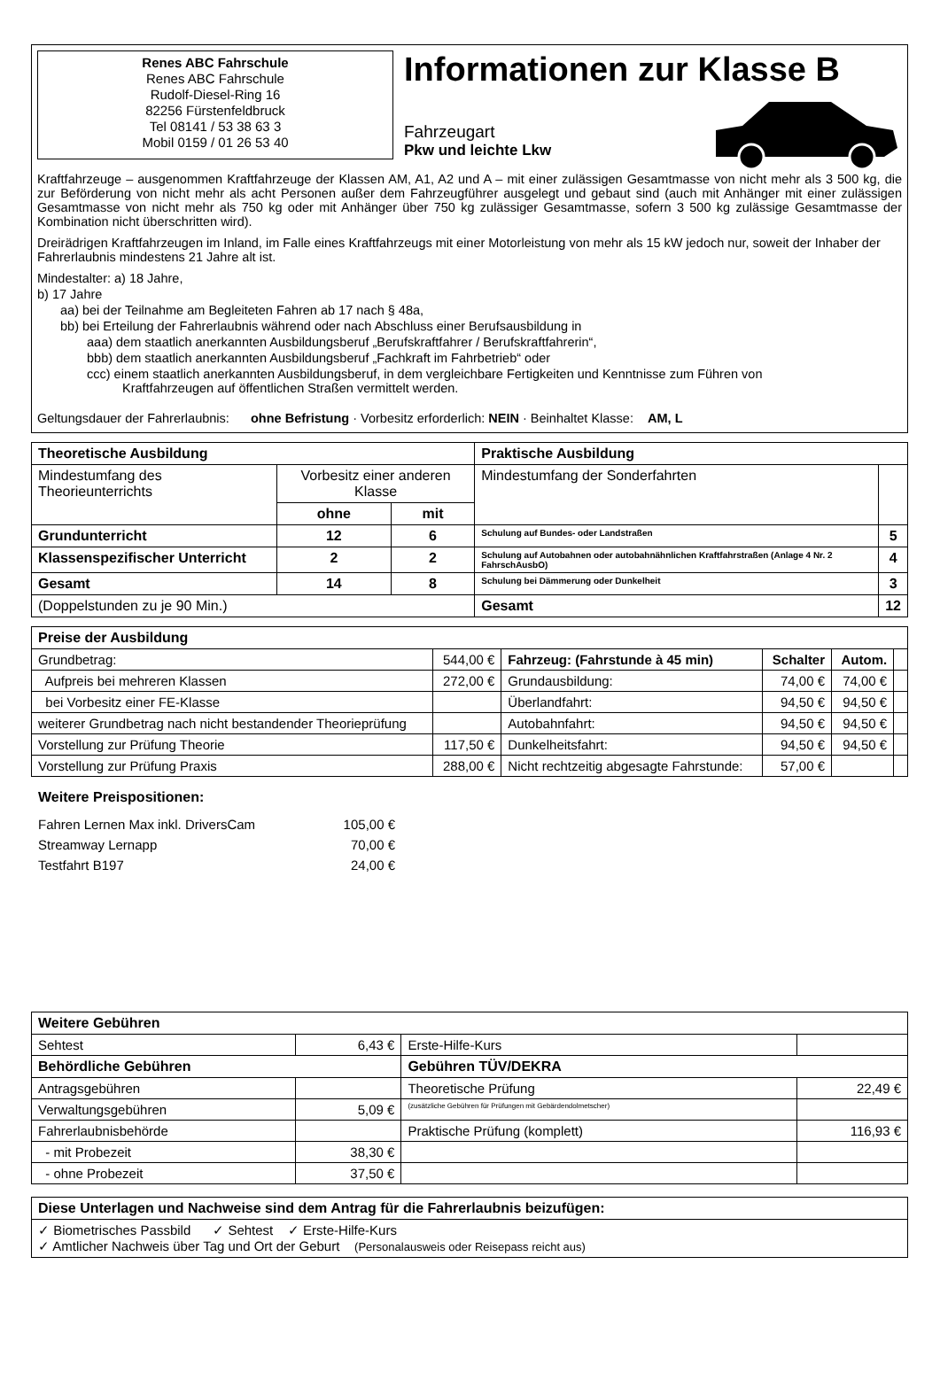Renes ABC Fahrschule
Renes ABC Fahrschule
Rudolf-Diesel-Ring 16
82256 Fürstenfeldbruck
Tel 08141 / 53 38 63 3
Mobil 0159 / 01 26 53 40
Informationen zur Klasse B
Fahrzeugart
Pkw und leichte Lkw
Kraftfahrzeuge – ausgenommen Kraftfahrzeuge der Klassen AM, A1, A2 und A – mit einer zulässigen Gesamtmasse von nicht mehr als 3 500 kg, die zur Beförderung von nicht mehr als acht Personen außer dem Fahrzeugführer ausgelegt und gebaut sind (auch mit Anhänger mit einer zulässigen Gesamtmasse von nicht mehr als 750 kg oder mit Anhänger über 750 kg zulässiger Gesamtmasse, sofern 3 500 kg zulässige Gesamtmasse der Kombination nicht überschritten wird).
Dreirädrigen Kraftfahrzeugen im Inland, im Falle eines Kraftfahrzeugs mit einer Motorleistung von mehr als 15 kW jedoch nur, soweit der Inhaber der Fahrerlaubnis mindestens 21 Jahre alt ist.
Mindestalter: a) 18 Jahre,
b) 17 Jahre
aa) bei der Teilnahme am Begleiteten Fahren ab 17 nach § 48a,
bb) bei Erteilung der Fahrerlaubnis während oder nach Abschluss einer Berufsausbildung in
aaa) dem staatlich anerkannten Ausbildungsberuf „Berufskraftfahrer / Berufskraftfahrerin“,
bbb) dem staatlich anerkannten Ausbildungsberuf „Fachkraft im Fahrbetrieb“ oder
ccc) einem staatlich anerkannten Ausbildungsberuf, in dem vergleichbare Fertigkeiten und Kenntnisse zum Führen von
Kraftfahrzeugen auf öffentlichen Straßen vermittelt werden.
Geltungsdauer der Fahrerlaubnis: ohne Befristung · Vorbesitz erforderlich: NEIN · Beinhaltet Klasse: AM, L
| Theoretische Ausbildung | | | Praktische Ausbildung | |
| --- | --- | --- | --- | --- |
| Mindestumfang des Theorieunterrichts | Vorbesitz einer anderen Klasse | | Mindestumfang der Sonderfahrten | |
| | ohne | mit | | |
| Grundunterricht | 12 | 6 | Schulung auf Bundes- oder Landstraßen | 5 |
| Klassenspezifischer Unterricht | 2 | 2 | Schulung auf Autobahnen oder autobahnähnlichen Kraftfahrstraßen (Anlage 4 Nr. 2 FahrschAusbO) | 4 |
| Gesamt | 14 | 8 | Schulung bei Dämmerung oder Dunkelheit | 3 |
| (Doppelstunden zu je 90 Min.) | | | Gesamt | 12 |
| Preise der Ausbildung | | | | | |
| --- | --- | --- | --- | --- | --- |
| Grundbetrag: | 544,00 € | Fahrzeug: (Fahrstunde à 45 min) | Schalter | Autom. | |
| Aufpreis bei mehreren Klassen | 272,00 € | Grundausbildung: | 74,00 € | 74,00 € | |
| bei Vorbesitz einer FE-Klasse | | Überlandfahrt: | 94,50 € | 94,50 € | |
| weiterer Grundbetrag nach nicht bestandender Theorieprüfung | | Autobahnfahrt: | 94,50 € | 94,50 € | |
| Vorstellung zur Prüfung Theorie | 117,50 € | Dunkelheitsfahrt: | 94,50 € | 94,50 € | |
| Vorstellung zur Prüfung Praxis | 288,00 € | Nicht rechtzeitig abgesagte Fahrstunde: | 57,00 € | | |
Weitere Preispositionen:
| Fahren Lernen Max inkl. DriversCam | 105,00 € |
| Streamway Lernapp | 70,00 € |
| Testfahrt B197 | 24,00 € |
| Weitere Gebühren | | | |
| --- | --- | --- | --- |
| Sehtest | 6,43 € | Erste-Hilfe-Kurs | |
| Behördliche Gebühren | | Gebühren TÜV/DEKRA | |
| Antragsgebühren | | Theoretische Prüfung | 22,49 € |
| Verwaltungsgebühren | 5,09 € | (zusätzliche Gebühren für Prüfungen mit Gebärdendolmetscher) | |
| Fahrerlaubnisbehörde | | Praktische Prüfung (komplett) | 116,93 € |
| - mit Probezeit | 38,30 € | | |
| - ohne Probezeit | 37,50 € | | |
| Diese Unterlagen und Nachweise sind dem Antrag für die Fahrerlaubnis beizufügen: |
| --- |
| ✓ Biometrisches Passbild ✓ Sehtest ✓ Erste-Hilfe-Kurs ✓ Amtlicher Nachweis über Tag und Ort der Geburt (Personalausweis oder Reisepass reicht aus) |